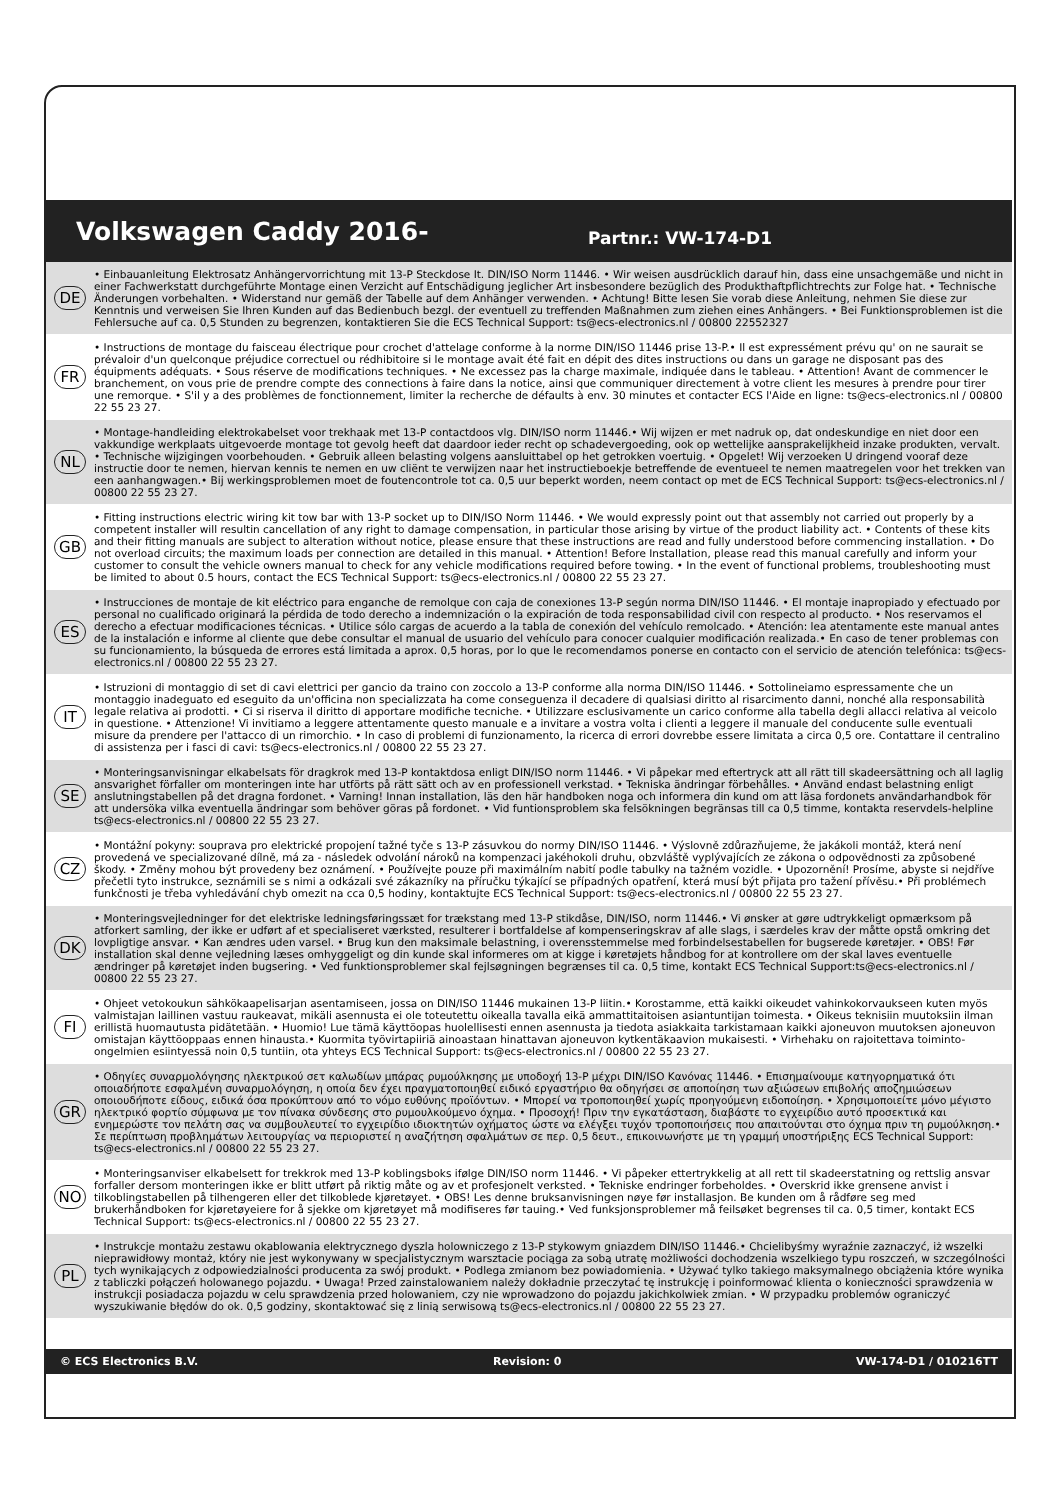Volkswagen Caddy 2016-
Partnr.: VW-174-D1
DE
• Einbauanleitung Elektrosatz Anhängervorrichtung mit 13-P Steckdose It. DIN/ISO Norm 11446. • Wir weisen ausdrücklich darauf hin, dass eine unsachgemäße und nicht in einer Fachwerkstatt durchgeführte Montage einen Verzicht auf Entschädigung jeglicher Art insbesondere bezüglich des Produkthaftpflichtrechts zur Folge hat. • Technische Änderungen vorbehalten. • Widerstand nur gemäß der Tabelle auf dem Anhänger verwenden. • Achtung! Bitte lesen Sie vorab diese Anleitung, nehmen Sie diese zur Kenntnis und verweisen Sie Ihren Kunden auf das Bedienbuch bezgl. der eventuell zu treffenden Maßnahmen zum ziehen eines Anhängers. • Bei Funktionsproblemen ist die Fehlersuche auf ca. 0,5 Stunden zu begrenzen, kontaktieren Sie die ECS Technical Support: ts@ecs-electronics.nl / 00800 22552327
FR
• Instructions de montage du faisceau électrique pour crochet d'attelage conforme à la norme DIN/ISO 11446 prise 13-P.• Il est expressément prévu qu' on ne saurait se prévaloir d'un quelconque préjudice correctuel ou rédhibitoire si le montage avait été fait en dépit des dites instructions ou dans un garage ne disposant pas des équipments adéquats. • Sous réserve de modifications techniques. • Ne excessez pas la charge maximale, indiquée dans le tableau. • Attention! Avant de commencer le branchement, on vous prie de prendre compte des connections à faire dans la notice, ainsi que communiquer directement à votre client les mesures à prendre pour tirer une remorque. • S'il y a des problèmes de fonctionnement, limiter la recherche de défaults à env. 30 minutes et contacter ECS l'Aide en ligne: ts@ecs-electronics.nl / 00800 22 55 23 27.
NL
• Montage-handleiding elektrokabelset voor trekhaak met 13-P contactdoos vlg. DIN/ISO norm 11446.• Wij wijzen er met nadruk op, dat ondeskundige en niet door een vakkundige werkplaats uitgevoerde montage tot gevolg heeft dat daardoor ieder recht op schadevergoeding, ook op wettelijke aansprakelijkheid inzake produkten, vervalt. • Technische wijzigingen voorbehouden. • Gebruik alleen belasting volgens aansluittabel op het getrokken voertuig. • Opgelet! Wij verzoeken U dringend vooraf deze instructie door te nemen, hiervan kennis te nemen en uw cliënt te verwijzen naar het instructieboekje betreffende de eventueel te nemen maatregelen voor het trekken van een aanhangwagen.• Bij werkingsproblemen moet de foutencontrole tot ca. 0,5 uur beperkt worden, neem contact op met de ECS Technical Support: ts@ecs-electronics.nl / 00800 22 55 23 27.
GB
• Fitting instructions electric wiring kit tow bar with 13-P socket up to DIN/ISO Norm 11446. • We would expressly point out that assembly not carried out properly by a competent installer will resultin cancellation of any right to damage compensation, in particular those arising by virtue of the product liability act. • Contents of these kits and their fitting manuals are subject to alteration without notice, please ensure that these instructions are read and fully understood before commencing installation. • Do not overload circuits; the maximum loads per connection are detailed in this manual. • Attention! Before Installation, please read this manual carefully and inform your customer to consult the vehicle owners manual to check for any vehicle modifications required before towing. • In the event of functional problems, troubleshooting must be limited to about 0.5 hours, contact the ECS Technical Support: ts@ecs-electronics.nl / 00800 22 55 23 27.
ES
• Instrucciones de montaje de kit eléctrico para enganche de remolque con caja de conexiones 13-P según norma DIN/ISO 11446. • El montaje inapropiado y efectuado por personal no cualificado originará la pérdida de todo derecho a indemnización o la expiración de toda responsabilidad civil con respecto al producto. • Nos reservamos el derecho a efectuar modificaciones técnicas. • Utilice sólo cargas de acuerdo a la tabla de conexión del vehículo remolcado. • Atención: lea atentamente este manual antes de la instalación e informe al cliente que debe consultar el manual de usuario del vehículo para conocer cualquier modificación realizada.• En caso de tener problemas con su funcionamiento, la búsqueda de errores está limitada a aprox. 0,5 horas, por lo que le recomendamos ponerse en contacto con el servicio de atención telefónica: ts@ecs-electronics.nl / 00800 22 55 23 27.
IT
• Istruzioni di montaggio di set di cavi elettrici per gancio da traino con zoccolo a 13-P conforme alla norma DIN/ISO 11446. • Sottolineiamo espressamente che un montaggio inadeguato ed eseguito da un'officina non specializzata ha come conseguenza il decadere di qualsiasi diritto al risarcimento danni, nonché alla responsabilità legale relativa ai prodotti. • Ci si riserva il diritto di apportare modifiche tecniche. • Utilizzare esclusivamente un carico conforme alla tabella degli allacci relativa al veicolo in questione. • Attenzione! Vi invitiamo a leggere attentamente questo manuale e a invitare a vostra volta i clienti a leggere il manuale del conducente sulle eventuali misure da prendere per l'attacco di un rimorchio. • In caso di problemi di funzionamento, la ricerca di errori dovrebbe essere limitata a circa 0,5 ore. Contattare il centralino di assistenza per i fasci di cavi: ts@ecs-electronics.nl / 00800 22 55 23 27.
SE
• Monteringsanvisningar elkabelsats för dragkrok med 13-P kontaktdosa enligt DIN/ISO norm 11446. • Vi påpekar med eftertryck att all rätt till skadeersättning och all laglig ansvarighet förfaller om monteringen inte har utförts på rätt sätt och av en professionell verkstad. • Tekniska ändringar förbehålles. • Använd endast belastning enligt anslutningstabellen på det dragna fordonet. • Varning! Innan installation, läs den här handboken noga och informera din kund om att läsa fordonets användarhandbok för att undersöka vilka eventuella ändringar som behöver göras på fordonet. • Vid funtionsproblem ska felsökningen begränsas till ca 0,5 timme, kontakta reservdels-helpline ts@ecs-electronics.nl / 00800 22 55 23 27.
CZ
• Montážní pokyny: souprava pro elektrické propojení tažné tyče s 13-P zásuvkou do normy DIN/ISO 11446. • Výslovně zdůrazňujeme, že jakákoli montáž, která není provedená ve specializované dílně, má za - následek odvolání nároků na kompenzaci jakéhokoli druhu, obzvláště vyplývajících ze zákona o odpovědnosti za způsobené škody. • Změny mohou být provedeny bez oznámení. • Používejte pouze při maximálním nabití podle tabulky na tažném vozidle. • Upozornění! Prosíme, abyste si nejdříve přečetli tyto instrukce, seznámili se s nimi a odkázali své zákazníky na příručku týkající se případných opatření, která musí být přijata pro tažení přívěsu.• Při problémech funkčnosti je třeba vyhledávání chyb omezit na cca 0,5 hodiny, kontaktujte ECS Technical Support: ts@ecs-electronics.nl / 00800 22 55 23 27.
DK
• Monteringsvejledninger for det elektriske ledningsføringssæt for trækstang med 13-P stikdåse, DIN/ISO, norm 11446.• Vi ønsker at gøre udtrykkeligt opmærksom på atforkert samling, der ikke er udført af et specialiseret værksted, resulterer i bortfaldelse af kompenseringskrav af alle slags, i særdeles krav der måtte opstå omkring det lovpligtige ansvar. • Kan ændres uden varsel. • Brug kun den maksimale belastning, i overensstemmelse med forbindelsestabellen for bugserede køretøjer. • OBS! Før installation skal denne vejledning læses omhyggeligt og din kunde skal informeres om at kigge i køretøjets håndbog for at kontrollere om der skal laves eventuelle ændringer på køretøjet inden bugsering. • Ved funktionsproblemer skal fejlsøgningen begrænses til ca. 0,5 time, kontakt ECS Technical Support:ts@ecs-electronics.nl / 00800 22 55 23 27.
FI
• Ohjeet vetokoukun sähkökaapelisarjan asentamiseen, jossa on DIN/ISO 11446 mukainen 13-P liitin.• Korostamme, että kaikki oikeudet vahinkokorvaukseen kuten myös valmistajan laillinen vastuu raukeavat, mikäli asennusta ei ole toteutettu oikealla tavalla eikä ammattitaitoisen asiantuntijan toimesta. • Oikeus teknisiin muutoksiin ilman erillistä huomautusta pidätetään. • Huomio! Lue tämä käyttöopas huolellisesti ennen asennusta ja tiedota asiakkaita tarkistamaan kaikki ajoneuvon muutoksen ajoneuvon omistajan käyttöoppaas ennen hinausta.• Kuormita työvirtapiiriä ainoastaan hinattavan ajoneuvon kytkentäkaavion mukaisesti. • Virhehaku on rajoitettava toiminto-ongelmien esiintyessä noin 0,5 tuntiin, ota yhteys ECS Technical Support: ts@ecs-electronics.nl / 00800 22 55 23 27.
GR
• Οδηγίες συναρμολόγησης ηλεκτρικού σετ καλωδίων μπάρας ρυμούλκησης με υποδοχή 13-P μέχρι DIN/ISO Κανόνας 11446. • Επισημαίνουμε κατηγορηματικά ότι οποιαδήποτε εσφαλμένη συναρμολόγηση, η οποία δεν έχει πραγματοποιηθεί ειδικό εργαστήριο θα οδηγήσει σε αποποίηση των αξιώσεων επιβολής αποζημιώσεων οποιουδήποτε είδους, ειδικά όσα προκύπτουν από το νόμο ευθύνης προϊόντων. • Μπορεί να τροποποιηθεί χωρίς προηγούμενη ειδοποίηση. • Χρησιμοποιείτε μόνο μέγιστο ηλεκτρικό φορτίο σύμφωνα με τον πίνακα σύνδεσης στο ρυμουλκούμενο όχημα. • Προσοχή! Πριν την εγκατάσταση, διαβάστε το εγχειρίδιο αυτό προσεκτικά και ενημερώστε τον πελάτη σας να συμβουλευτεί το εγχειρίδιο ιδιοκτητών οχήματος ώστε να ελέγξει τυχόν τροποποιήσεις που απαιτούνται στο όχημα πριν τη ρυμούλκηση.• Σε περίπτωση προβλημάτων λειτουργίας να περιοριστεί η αναζήτηση σφαλμάτων σε περ. 0,5 δευτ., επικοινωνήστε με τη γραμμή υποστήριξης ECS Technical Support: ts@ecs-electronics.nl / 00800 22 55 23 27.
NO
• Monteringsanviser elkabelsett for trekkrok med 13-P koblingsboks ifølge DIN/ISO norm 11446. • Vi påpeker ettertrykkelig at all rett til skadeerstatning og rettslig ansvar forfaller dersom monteringen ikke er blitt utført på riktig måte og av et profesjonelt verksted. • Tekniske endringer forbeholdes. • Overskrid ikke grensene anvist i tilkoblingstabellen på tilhengeren eller det tilkoblede kjøretøyet. • OBS! Les denne bruksanvisningen nøye før installasjon. Be kunden om å rådføre seg med brukerhåndboken for kjøretøyeiere for å sjekke om kjøretøyet må modifiseres før tauing.• Ved funksjonsproblemer må feilsøket begrenses til ca. 0,5 timer, kontakt ECS Technical Support: ts@ecs-electronics.nl / 00800 22 55 23 27.
PL
• Instrukcje montażu zestawu okablowania elektrycznego dyszla holowniczego z 13-P stykowym gniazdem DIN/ISO 11446.• Chcielibyśmy wyraźnie zaznaczyć, iż wszelki nieprawidłowy montaż, który nie jest wykonywany w specjalistycznym warsztacie pociąga za sobą utratę możliwości dochodzenia wszelkiego typu roszczeń, w szczególności tych wynikających z odpowiedzialności producenta za swój produkt. • Podlega zmianom bez powiadomienia. • Używać tylko takiego maksymalnego obciążenia które wynika z tabliczki połączeń holowanego pojazdu. • Uwaga! Przed zainstalowaniem należy dokładnie przeczytać tę instrukcję i poinformować klienta o konieczności sprawdzenia w instrukcji posiadacza pojazdu w celu sprawdzenia przed holowaniem, czy nie wprowadzono do pojazdu jakichkolwiek zmian. • W przypadku problemów ograniczyć wyszukiwanie błędów do ok. 0,5 godziny, skontaktować się z linią serwisową ts@ecs-electronics.nl / 00800 22 55 23 27.
© ECS Electronics B.V. Revision: 0 VW-174-D1 / 010216TT